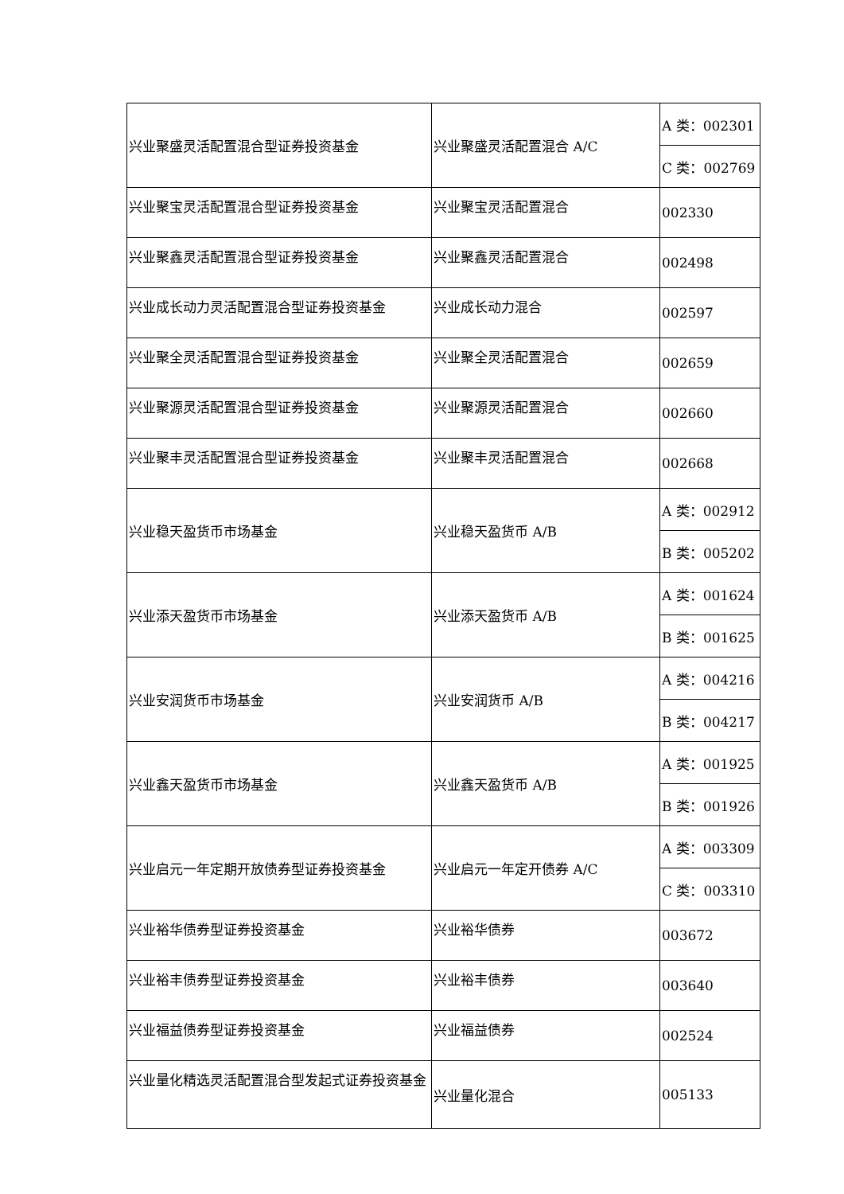| 兴业聚盛灵活配置混合型证券投资基金 | 兴业聚盛灵活配置混合 A/C | A 类：002301 |
| | | C 类：002769 |
| 兴业聚宝灵活配置混合型证券投资基金 | 兴业聚宝灵活配置混合 | 002330 |
| 兴业聚鑫灵活配置混合型证券投资基金 | 兴业聚鑫灵活配置混合 | 002498 |
| 兴业成长动力灵活配置混合型证券投资基金 | 兴业成长动力混合 | 002597 |
| 兴业聚全灵活配置混合型证券投资基金 | 兴业聚全灵活配置混合 | 002659 |
| 兴业聚源灵活配置混合型证券投资基金 | 兴业聚源灵活配置混合 | 002660 |
| 兴业聚丰灵活配置混合型证券投资基金 | 兴业聚丰灵活配置混合 | 002668 |
| 兴业稳天盈货币市场基金 | 兴业稳天盈货币 A/B | A 类：002912 |
| | | B 类：005202 |
| 兴业添天盈货币市场基金 | 兴业添天盈货币 A/B | A 类：001624 |
| | | B 类：001625 |
| 兴业安润货币市场基金 | 兴业安润货币 A/B | A 类：004216 |
| | | B 类：004217 |
| 兴业鑫天盈货币市场基金 | 兴业鑫天盈货币 A/B | A 类：001925 |
| | | B 类：001926 |
| 兴业启元一年定期开放债券型证券投资基金 | 兴业启元一年定开债券 A/C | A 类：003309 |
| | | C 类：003310 |
| 兴业裕华债券型证券投资基金 | 兴业裕华债券 | 003672 |
| 兴业裕丰债券型证券投资基金 | 兴业裕丰债券 | 003640 |
| 兴业福益债券型证券投资基金 | 兴业福益债券 | 002524 |
| 兴业量化精选灵活配置混合型发起式证券投资基金 | 兴业量化混合 | 005133 |